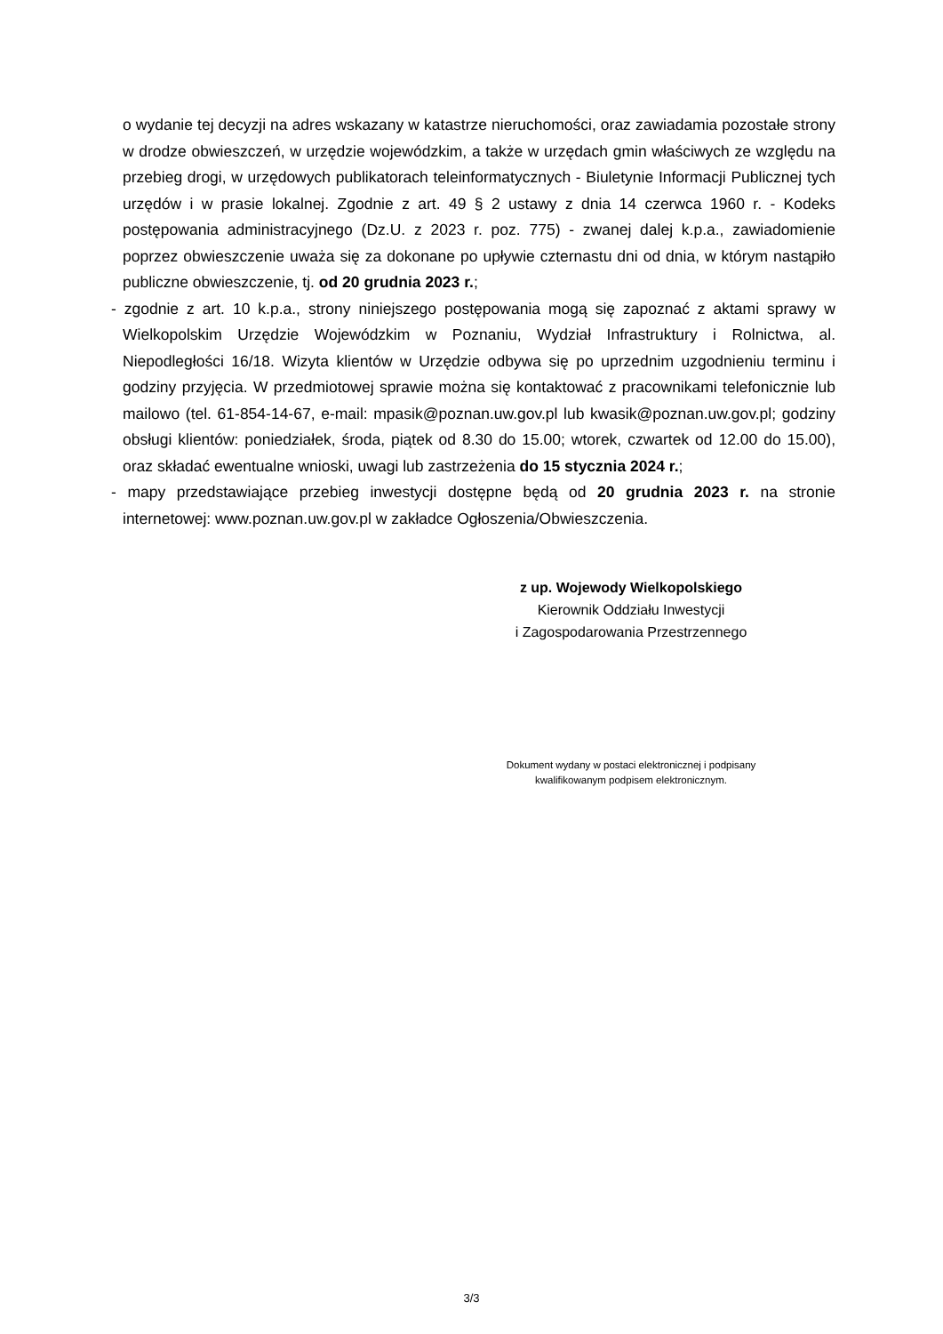o wydanie tej decyzji na adres wskazany w katastrze nieruchomości, oraz zawiadamia pozostałe strony w drodze obwieszczeń, w urzędzie wojewódzkim, a także w urzędach gmin właściwych ze względu na przebieg drogi, w urzędowych publikatorach teleinformatycznych - Biuletynie Informacji Publicznej tych urzędów i w prasie lokalnej. Zgodnie z art. 49 § 2 ustawy z dnia 14 czerwca 1960 r. - Kodeks postępowania administracyjnego (Dz.U. z 2023 r. poz. 775) - zwanej dalej k.p.a., zawiadomienie poprzez obwieszczenie uważa się za dokonane po upływie czternastu dni od dnia, w którym nastąpiło publiczne obwieszczenie, tj. od 20 grudnia 2023 r.;
- zgodnie z art. 10 k.p.a., strony niniejszego postępowania mogą się zapoznać z aktami sprawy w Wielkopolskim Urzędzie Wojewódzkim w Poznaniu, Wydział Infrastruktury i Rolnictwa, al. Niepodległości 16/18. Wizyta klientów w Urzędzie odbywa się po uprzednim uzgodnieniu terminu i godziny przyjęcia. W przedmiotowej sprawie można się kontaktować z pracownikami telefonicznie lub mailowo (tel. 61-854-14-67, e-mail: mpasik@poznan.uw.gov.pl lub kwasik@poznan.uw.gov.pl; godziny obsługi klientów: poniedziałek, środa, piątek od 8.30 do 15.00; wtorek, czwartek od 12.00 do 15.00), oraz składać ewentualne wnioski, uwagi lub zastrzeżenia do 15 stycznia 2024 r.;
- mapy przedstawiające przebieg inwestycji dostępne będą od 20 grudnia 2023 r. na stronie internetowej: www.poznan.uw.gov.pl w zakładce Ogłoszenia/Obwieszczenia.
z up. Wojewody Wielkopolskiego
Kierownik Oddziału Inwestycji
i Zagospodarowania Przestrzennego
Dokument wydany w postaci elektronicznej i podpisany kwalifikowanym podpisem elektronicznym.
3/3